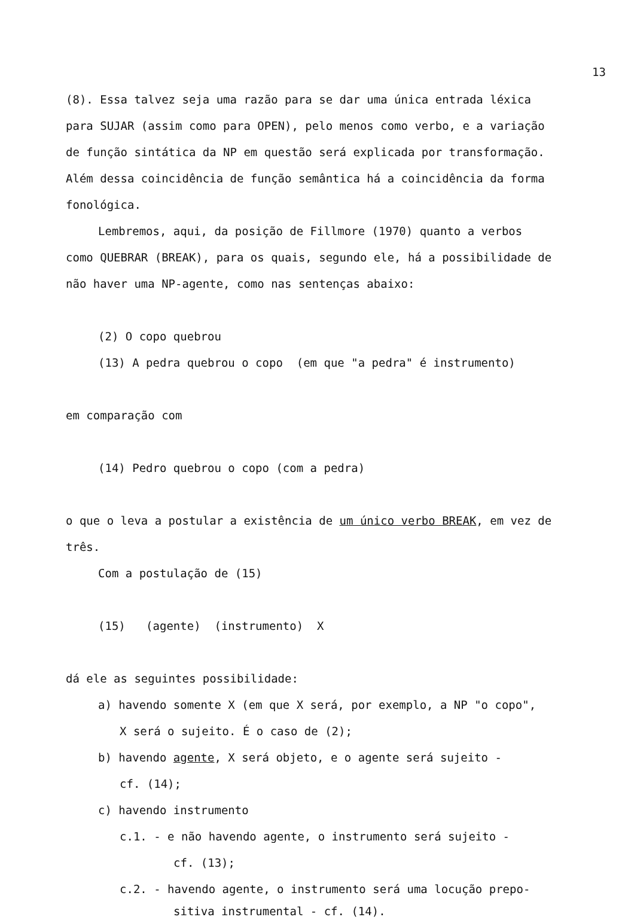13
(8). Essa talvez seja uma razão para se dar uma única entrada léxica para SUJAR (assim como para OPEN), pelo menos como verbo, e a variação de função sintática da NP em questão será explicada por transformação. Além dessa coincidência de função semântica há a coincidência da forma fonológica.
Lembremos, aqui, da posição de Fillmore (1970) quanto a verbos como QUEBRAR (BREAK), para os quais, segundo ele, há a possibilidade de não haver uma NP-agente, como nas sentenças abaixo:
(2) O copo quebrou
(13) A pedra quebrou o copo (em que "a pedra" é instrumento)
em comparação com
(14) Pedro quebrou o copo (com a pedra)
o que o leva a postular a existência de um único verbo BREAK, em vez de três.
Com a postulação de (15)
(15) (agente) (instrumento) X
dá ele as seguintes possibilidade:
a) havendo somente X (em que X será, por exemplo, a NP "o copo",
X será o sujeito. É o caso de (2);
b) havendo agente, X será objeto, e o agente será sujeito -
cf. (14);
c) havendo instrumento
c.1. - e não havendo agente, o instrumento será sujeito -
cf. (13);
c.2. - havendo agente, o instrumento será uma locução prepo-
sitiva instrumental - cf. (14).